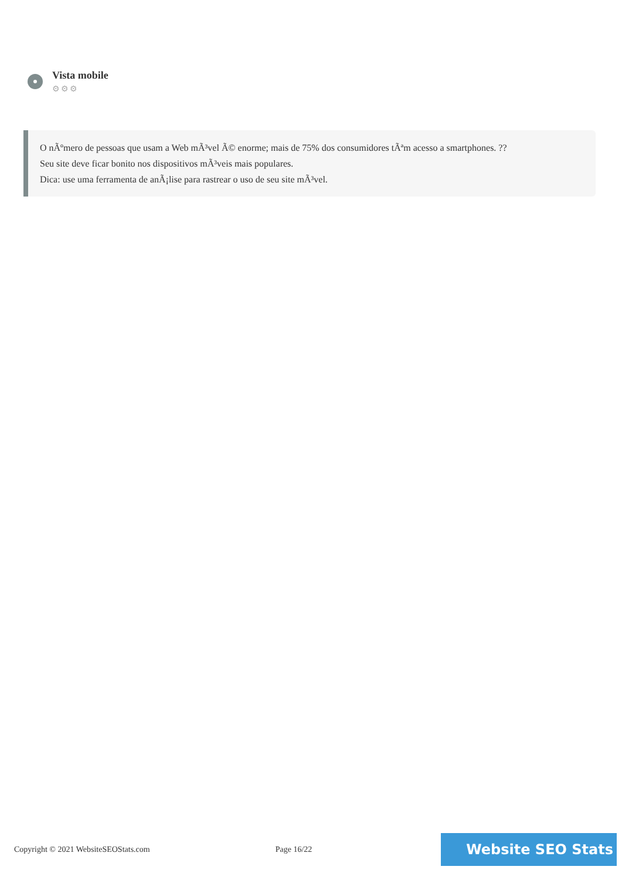Vista mobile
⚙⚙⚙
O nÃºmero de pessoas que usam a Web mÃ³vel Ã© enorme; mais de 75% dos consumidores tÃªm acesso a smartphones. ??
Seu site deve ficar bonito nos dispositivos mÃ³veis mais populares.
Dica: use uma ferramenta de anÃ¡lise para rastrear o uso de seu site mÃ³vel.
Copyright © 2021 WebsiteSEOStats.com Page 16/22
Website SEO Stats